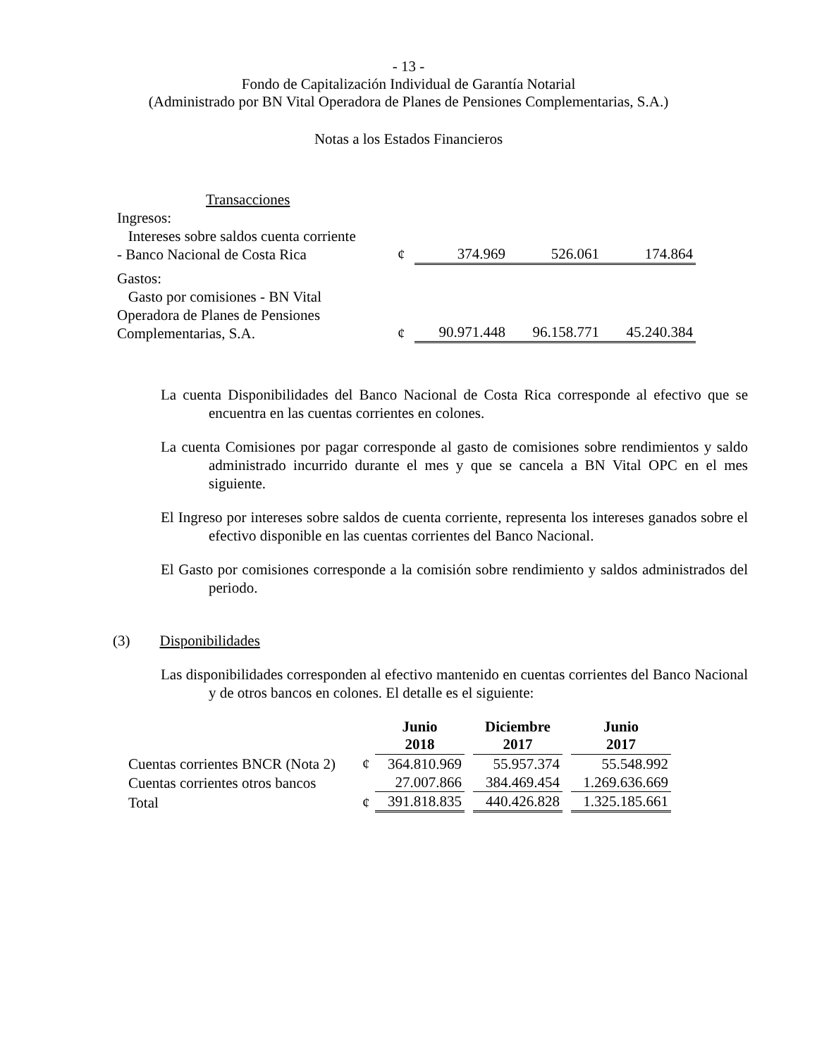- 13 -
Fondo de Capitalización Individual de Garantía Notarial
(Administrado por BN Vital Operadora de Planes de Pensiones Complementarias, S.A.)
Notas a los Estados Financieros
| Transacciones | | | | |
| Ingresos: | | | | |
| Intereses sobre saldos cuenta corriente - Banco Nacional de Costa Rica | ¢ | 374.969 | 526.061 | 174.864 |
| Gastos: | | | | |
| Gasto por comisiones - BN Vital Operadora de Planes de Pensiones Complementarias, S.A. | ¢ | 90.971.448 | 96.158.771 | 45.240.384 |
La cuenta Disponibilidades del Banco Nacional de Costa Rica corresponde al efectivo que se encuentra en las cuentas corrientes en colones.
La cuenta Comisiones por pagar corresponde al gasto de comisiones sobre rendimientos y saldo administrado incurrido durante el mes y que se cancela a BN Vital OPC en el mes siguiente.
El Ingreso por intereses sobre saldos de cuenta corriente, representa los intereses ganados sobre el efectivo disponible en las cuentas corrientes del Banco Nacional.
El Gasto por comisiones corresponde a la comisión sobre rendimiento y saldos administrados del periodo.
(3) Disponibilidades
Las disponibilidades corresponden al efectivo mantenido en cuentas corrientes del Banco Nacional y de otros bancos en colones. El detalle es el siguiente:
| | | Junio 2018 | | Diciembre 2017 | | Junio 2017 |
| --- | --- | --- | --- | --- | --- | --- |
| Cuentas corrientes BNCR (Nota 2) | ¢ | 364.810.969 | | 55.957.374 | | 55.548.992 |
| Cuentas corrientes otros bancos | | 27.007.866 | | 384.469.454 | | 1.269.636.669 |
| Total | ¢ | 391.818.835 | | 440.426.828 | | 1.325.185.661 |